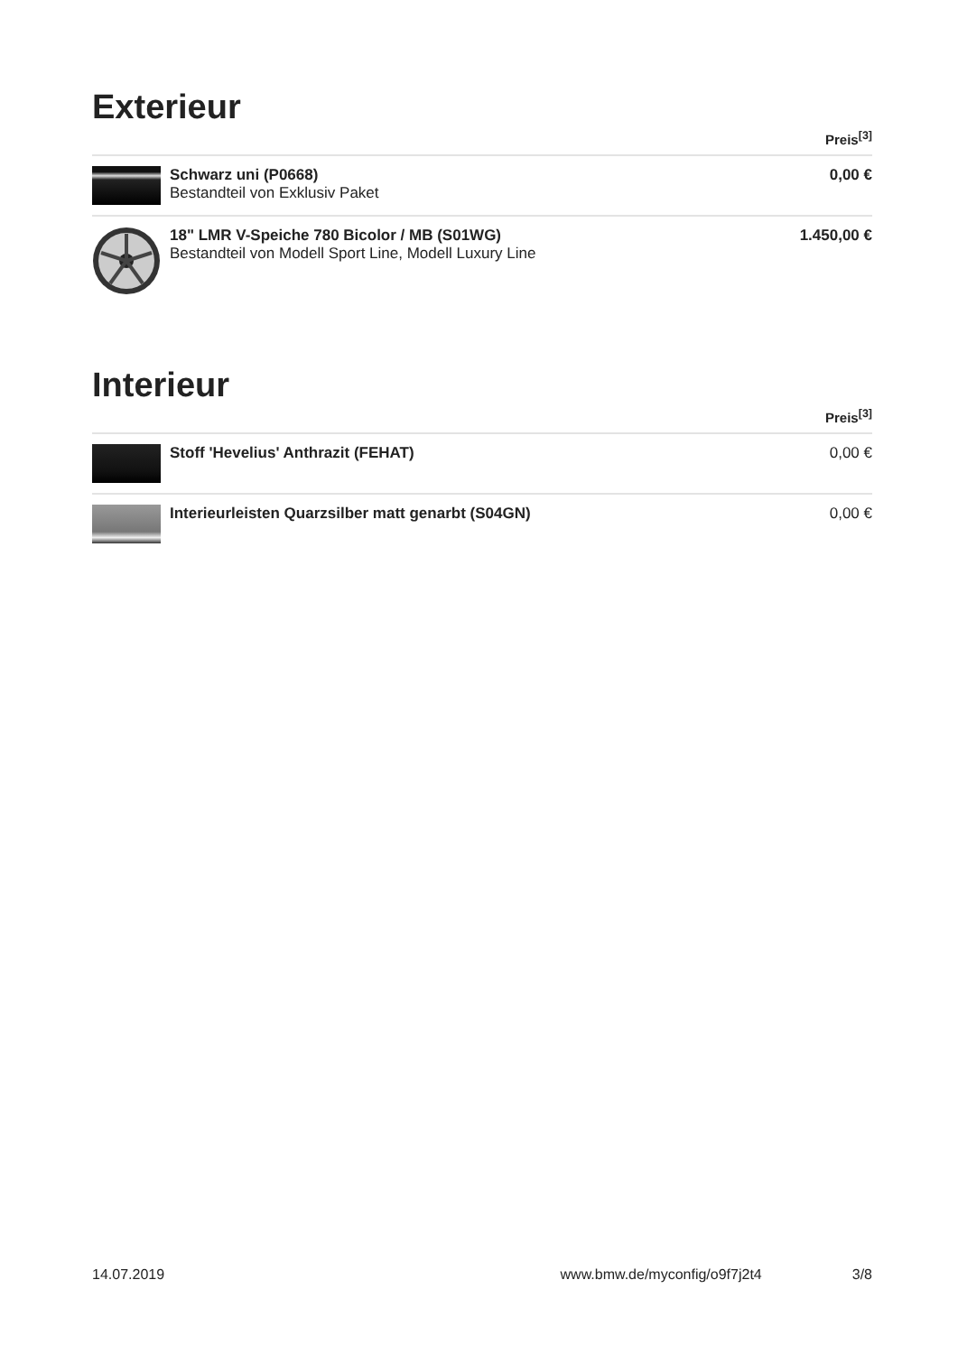Exterieur
| | | Preis<sup>[3]</sup> |
| --- | --- | --- |
| | Schwarz uni (P0668) Bestandteil von Exklusiv Paket | 0,00 € |
| | 18" LMR V-Speiche 780 Bicolor / MB (S01WG) Bestandteil von Modell Sport Line, Modell Luxury Line | 1.450,00 € |
Interieur
| | | Preis<sup>[3]</sup> |
| --- | --- | --- |
| | Stoff 'Hevelius' Anthrazit (FEHAT) | 0,00 € |
| | Interieurleisten Quarzsilber matt genarbt (S04GN) | 0,00 € |
14.07.2019 www.bmw.de/myconfig/o9f7j2t4 3/8